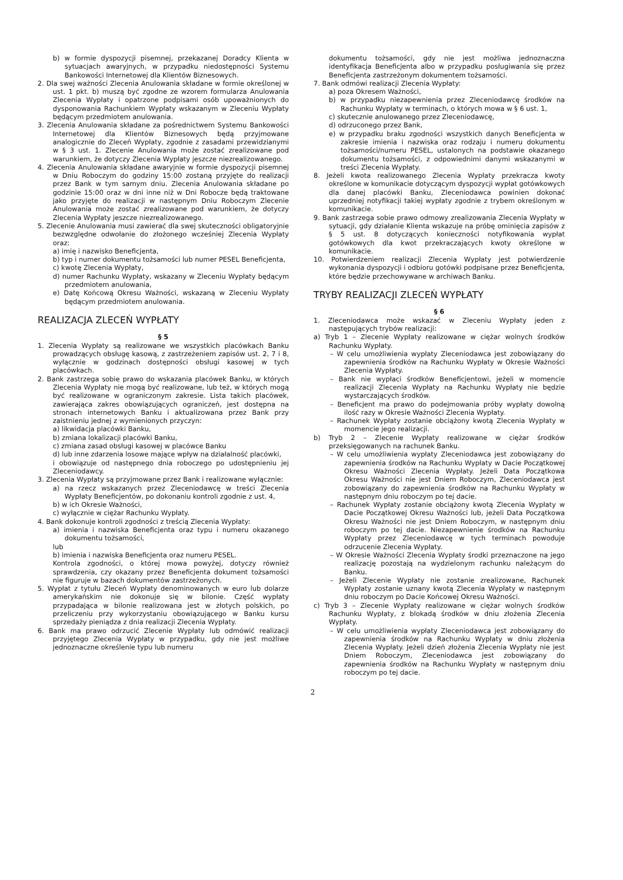b) w formie dyspozycji pisemnej, przekazanej Doradcy Klienta w sytuacjach awaryjnych, w przypadku niedostępności Systemu Bankowości Internetowej dla Klientów Biznesowych.
2. Dla swej ważności Zlecenia Anulowania składane w formie określonej w ust. 1 pkt. b) muszą być zgodne ze wzorem formularza Anulowania Zlecenia Wypłaty i opatrzone podpisami osób upoważnionych do dysponowania Rachunkiem Wypłaty wskazanym w Zleceniu Wypłaty będącym przedmiotem anulowania.
3. Zlecenia Anulowania składane za pośrednictwem Systemu Bankowości Internetowej dla Klientów Biznesowych będą przyjmowane analogicznie do Zleceń Wypłaty, zgodnie z zasadami przewidzianymi w § 3 ust. 1. Zlecenie Anulowania może zostać zrealizowane pod warunkiem, że dotyczy Zlecenia Wypłaty jeszcze niezrealizowanego.
4. Zlecenia Anulowania składane awaryjnie w formie dyspozycji pisemnej w Dniu Roboczym do godziny 15:00 zostaną przyjęte do realizacji przez Bank w tym samym dniu. Zlecenia Anulowania składane po godzinie 15:00 oraz w dni inne niż w Dni Robocze będą traktowane jako przyjęte do realizacji w następnym Dniu Roboczym Zlecenie Anulowania może zostać zrealizowane pod warunkiem, że dotyczy Zlecenia Wypłaty jeszcze niezrealizowanego.
5. Zlecenie Anulowania musi zawierać dla swej skuteczności obligatoryjnie bezwzględne odwołanie do złożonego wcześniej Zlecenia Wypłaty oraz:
a) imię i nazwisko Beneficjenta,
b) typ i numer dokumentu tożsamości lub numer PESEL Beneficjenta,
c) kwotę Zlecenia Wypłaty,
d) numer Rachunku Wypłaty, wskazany w Zleceniu Wypłaty będącym przedmiotem anulowania,
e) Datę Końcową Okresu Ważności, wskazaną w Zleceniu Wypłaty będącym przedmiotem anulowania.
REALIZACJA ZLECEŃ WYPŁATY
§ 5
1. Zlecenia Wypłaty są realizowane we wszystkich placówkach Banku prowadzących obsługę kasową, z zastrzeżeniem zapisów ust. 2, 7 i 8, wyłącznie w godzinach dostępności obsługi kasowej w tych placówkach.
2. Bank zastrzega sobie prawo do wskazania placówek Banku, w których Zlecenia Wypłaty nie mogą być realizowane, lub też, w których mogą być realizowane w ograniczonym zakresie. Lista takich placówek, zawierająca zakres obowiązujących ograniczeń, jest dostępna na stronach internetowych Banku i aktualizowana przez Bank przy zaistnieniu jednej z wymienionych przyczyn:
a) likwidacja placówki Banku,
b) zmiana lokalizacji placówki Banku,
c) zmiana zasad obsługi kasowej w placówce Banku
d) lub inne zdarzenia losowe mające wpływ na działalność placówki,
i obowiązuje od następnego dnia roboczego po udostępnieniu jej Zleceniodawcy.
3. Zlecenia Wypłaty są przyjmowane przez Bank i realizowane wyłącznie:
a) na rzecz wskazanych przez Zleceniodawcę w treści Zlecenia Wypłaty Beneficjentów, po dokonaniu kontroli zgodnie z ust. 4,
b) w ich Okresie Ważności,
c) wyłącznie w ciężar Rachunku Wypłaty.
4. Bank dokonuje kontroli zgodności z treścią Zlecenia Wypłaty:
a) imienia i nazwiska Beneficjenta oraz typu i numeru okazanego dokumentu tożsamości,
lub
b) imienia i nazwiska Beneficjenta oraz numeru PESEL.
Kontrola zgodności, o której mowa powyżej, dotyczy również sprawdzenia, czy okazany przez Beneficjenta dokument tożsamości nie figuruje w bazach dokumentów zastrzeżonych.
5. Wypłat z tytułu Zleceń Wypłaty denominowanych w euro lub dolarze amerykańskim nie dokonuje się w bilonie. Część wypłaty przypadająca w bilonie realizowana jest w złotych polskich, po przeliczeniu przy wykorzystaniu obowiązującego w Banku kursu sprzedaży pieniądza z dnia realizacji Zlecenia Wypłaty.
6. Bank ma prawo odrzucić Zlecenie Wypłaty lub odmówić realizacji przyjętego Zlecenia Wypłaty w przypadku, gdy nie jest możliwe jednoznaczne określenie typu lub numeru
dokumentu tożsamości, gdy nie jest możliwa jednoznaczna identyfikacja Beneficjenta albo w przypadku posługiwania się przez Beneficjenta zastrzeżonym dokumentem tożsamości.
7. Bank odmówi realizacji Zlecenia Wypłaty:
a) poza Okresem Ważności,
b) w przypadku niezapewnienia przez Zleceniodawcę środków na Rachunku Wypłaty w terminach, o których mowa w § 6 ust. 1,
c) skutecznie anulowanego przez Zleceniodawcę,
d) odrzuconego przez Bank,
e) w przypadku braku zgodności wszystkich danych Beneficjenta w zakresie imienia i nazwiska oraz rodzaju i numeru dokumentu tożsamości/numeru PESEL, ustalonych na podstawie okazanego dokumentu tożsamości, z odpowiednimi danymi wskazanymi w treści Zlecenia Wypłaty.
8. Jeżeli kwota realizowanego Zlecenia Wypłaty przekracza kwoty określone w komunikacie dotyczącym dyspozycji wypłat gotówkowych dla danej placówki Banku, Zleceniodawca powinien dokonać uprzedniej notyfikacji takiej wypłaty zgodnie z trybem określonym w komunikacie.
9. Bank zastrzega sobie prawo odmowy zrealizowania Zlecenia Wypłaty w sytuacji, gdy działanie Klienta wskazuje na próbę ominięcia zapisów z § 5 ust. 8 dotyczących konieczności notyfikowania wypłat gotówkowych dla kwot przekraczających kwoty określone w komunikacie.
10. Potwierdzeniem realizacji Zlecenia Wypłaty jest potwierdzenie wykonania dyspozycji i odbioru gotówki podpisane przez Beneficjenta, które będzie przechowywane w archiwach Banku.
TRYBY REALIZACJI ZLECEŃ WYPŁATY
§ 6
1. Zleceniodawca może wskazać w Zleceniu Wypłaty jeden z następujących trybów realizacji:
a) Tryb 1 – Zlecenie Wypłaty realizowane w ciężar wolnych środków Rachunku Wypłaty.
– W celu umożliwienia wypłaty Zleceniodawca jest zobowiązany do zapewnienia środków na Rachunku Wypłaty w Okresie Ważności Zlecenia Wypłaty.
– Bank nie wypłaci środków Beneficjentowi, jeżeli w momencie realizacji Zlecenia Wypłaty na Rachunku Wypłaty nie będzie wystarczających środków.
– Beneficjent ma prawo do podejmowania próby wypłaty dowolną ilość razy w Okresie Ważności Zlecenia Wypłaty.
– Rachunek Wypłaty zostanie obciążony kwotą Zlecenia Wypłaty w momencie jego realizacji.
b) Tryb 2 – Zlecenie Wypłaty realizowane w ciężar środków przeksięgowanych na rachunek Banku.
– W celu umożliwienia wypłaty Zleceniodawca jest zobowiązany do zapewnienia środków na Rachunku Wypłaty w Dacie Początkowej Okresu Ważności Zlecenia Wypłaty. Jeżeli Data Początkowa Okresu Ważności nie jest Dniem Roboczym, Zleceniodawca jest zobowiązany do zapewnienia środków na Rachunku Wypłaty w następnym dniu roboczym po tej dacie.
– Rachunek Wypłaty zostanie obciążony kwotą Zlecenia Wypłaty w Dacie Początkowej Okresu Ważności lub, jeżeli Data Początkowa Okresu Ważności nie jest Dniem Roboczym, w następnym dniu roboczym po tej dacie. Niezapewnienie środków na Rachunku Wypłaty przez Zleceniodawcę w tych terminach powoduje odrzucenie Zlecenia Wypłaty.
– W Okresie Ważności Zlecenia Wypłaty środki przeznaczone na jego realizację pozostają na wydzielonym rachunku należącym do Banku.
– Jeżeli Zlecenie Wypłaty nie zostanie zrealizowane, Rachunek Wypłaty zostanie uznany kwotą Zlecenia Wypłaty w następnym dniu roboczym po Dacie Końcowej Okresu Ważności.
c) Tryb 3 – Zlecenie Wypłaty realizowane w ciężar wolnych środków Rachunku Wypłaty, z blokadą środków w dniu złożenia Zlecenia Wypłaty.
– W celu umożliwienia wypłaty Zleceniodawca jest zobowiązany do zapewnienia środków na Rachunku Wypłaty w dniu złożenia Zlecenia Wypłaty. Jeżeli dzień złożenia Zlecenia Wypłaty nie jest Dniem Roboczym, Zleceniodawca jest zobowiązany do zapewnienia środków na Rachunku Wypłaty w następnym dniu roboczym po tej dacie.
2